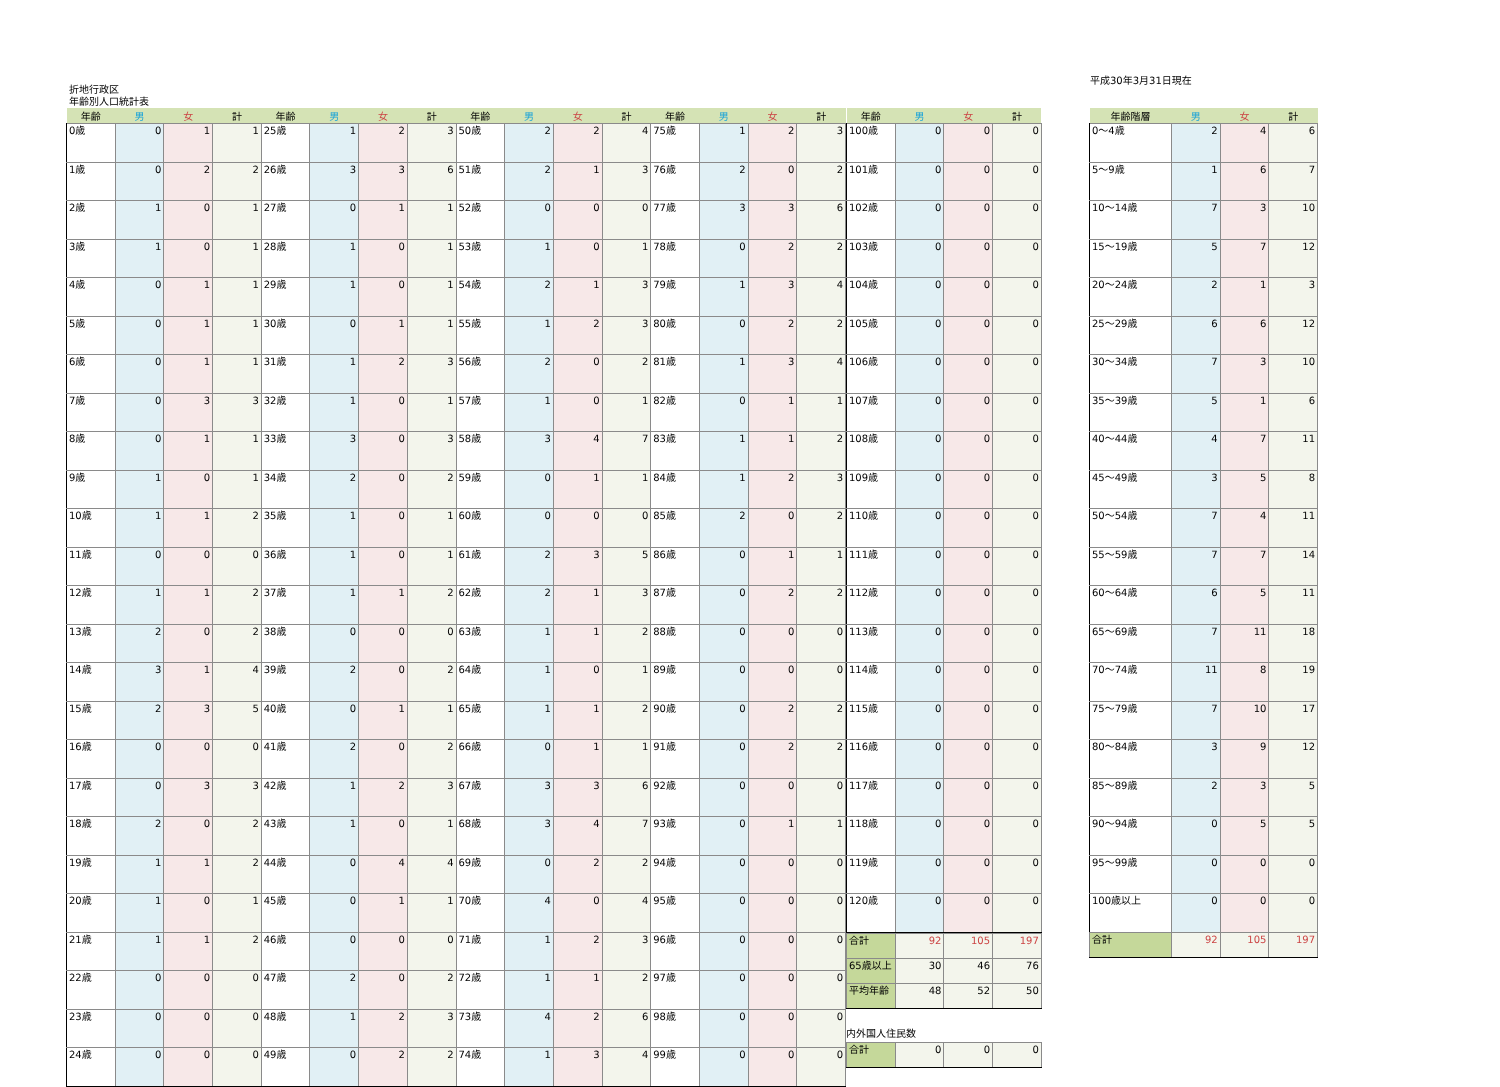平成30年3月31日現在
折地行政区
年齢別人口統計表
| 年齢 | 男 | 女 | 計 | 年齢 | 男 | 女 | 計 | 年齢 | 男 | 女 | 計 | 年齢 | 男 | 女 | 計 |
| --- | --- | --- | --- | --- | --- | --- | --- | --- | --- | --- | --- | --- | --- | --- | --- |
| 0歳 | 0 | 1 | 1 | 25歳 | 1 | 2 | 3 | 50歳 | 2 | 2 | 4 | 75歳 | 1 | 2 | 3 |
| 1歳 | 0 | 2 | 2 | 26歳 | 3 | 3 | 6 | 51歳 | 2 | 1 | 3 | 76歳 | 2 | 0 | 2 |
| 2歳 | 1 | 0 | 1 | 27歳 | 0 | 1 | 1 | 52歳 | 0 | 0 | 0 | 77歳 | 3 | 3 | 6 |
| 3歳 | 1 | 0 | 1 | 28歳 | 1 | 0 | 1 | 53歳 | 1 | 0 | 1 | 78歳 | 0 | 2 | 2 |
| 4歳 | 0 | 1 | 1 | 29歳 | 1 | 0 | 1 | 54歳 | 2 | 1 | 3 | 79歳 | 1 | 3 | 4 |
| 5歳 | 0 | 1 | 1 | 30歳 | 0 | 1 | 1 | 55歳 | 1 | 2 | 3 | 80歳 | 0 | 2 | 2 |
| 6歳 | 0 | 1 | 1 | 31歳 | 1 | 2 | 3 | 56歳 | 2 | 0 | 2 | 81歳 | 1 | 3 | 4 |
| 7歳 | 0 | 3 | 3 | 32歳 | 1 | 0 | 1 | 57歳 | 1 | 0 | 1 | 82歳 | 0 | 1 | 1 |
| 8歳 | 0 | 1 | 1 | 33歳 | 3 | 0 | 3 | 58歳 | 3 | 4 | 7 | 83歳 | 1 | 1 | 2 |
| 9歳 | 1 | 0 | 1 | 34歳 | 2 | 0 | 2 | 59歳 | 0 | 1 | 1 | 84歳 | 1 | 2 | 3 |
| 10歳 | 1 | 1 | 2 | 35歳 | 1 | 0 | 1 | 60歳 | 0 | 0 | 0 | 85歳 | 2 | 0 | 2 |
| 11歳 | 0 | 0 | 0 | 36歳 | 1 | 0 | 1 | 61歳 | 2 | 3 | 5 | 86歳 | 0 | 1 | 1 |
| 12歳 | 1 | 1 | 2 | 37歳 | 1 | 1 | 2 | 62歳 | 2 | 1 | 3 | 87歳 | 0 | 2 | 2 |
| 13歳 | 2 | 0 | 2 | 38歳 | 0 | 0 | 0 | 63歳 | 1 | 1 | 2 | 88歳 | 0 | 0 | 0 |
| 14歳 | 3 | 1 | 4 | 39歳 | 2 | 0 | 2 | 64歳 | 1 | 0 | 1 | 89歳 | 0 | 0 | 0 |
| 15歳 | 2 | 3 | 5 | 40歳 | 0 | 1 | 1 | 65歳 | 1 | 1 | 2 | 90歳 | 0 | 2 | 2 |
| 16歳 | 0 | 0 | 0 | 41歳 | 2 | 0 | 2 | 66歳 | 0 | 1 | 1 | 91歳 | 0 | 2 | 2 |
| 17歳 | 0 | 3 | 3 | 42歳 | 1 | 2 | 3 | 67歳 | 3 | 3 | 6 | 92歳 | 0 | 0 | 0 |
| 18歳 | 2 | 0 | 2 | 43歳 | 1 | 0 | 1 | 68歳 | 3 | 4 | 7 | 93歳 | 0 | 1 | 1 |
| 19歳 | 1 | 1 | 2 | 44歳 | 0 | 4 | 4 | 69歳 | 0 | 2 | 2 | 94歳 | 0 | 0 | 0 |
| 20歳 | 1 | 0 | 1 | 45歳 | 0 | 1 | 1 | 70歳 | 4 | 0 | 4 | 95歳 | 0 | 0 | 0 |
| 21歳 | 1 | 1 | 2 | 46歳 | 0 | 0 | 0 | 71歳 | 1 | 2 | 3 | 96歳 | 0 | 0 | 0 |
| 22歳 | 0 | 0 | 0 | 47歳 | 2 | 0 | 2 | 72歳 | 1 | 1 | 2 | 97歳 | 0 | 0 | 0 |
| 23歳 | 0 | 0 | 0 | 48歳 | 1 | 2 | 3 | 73歳 | 4 | 2 | 6 | 98歳 | 0 | 0 | 0 |
| 24歳 | 0 | 0 | 0 | 49歳 | 0 | 2 | 2 | 74歳 | 1 | 3 | 4 | 99歳 | 0 | 0 | 0 |
| 年齢 | 男 | 女 | 計 |
| --- | --- | --- | --- |
| 100歳 | 0 | 0 | 0 |
| 101歳 | 0 | 0 | 0 |
| 102歳 | 0 | 0 | 0 |
| 103歳 | 0 | 0 | 0 |
| 104歳 | 0 | 0 | 0 |
| 105歳 | 0 | 0 | 0 |
| 106歳 | 0 | 0 | 0 |
| 107歳 | 0 | 0 | 0 |
| 108歳 | 0 | 0 | 0 |
| 109歳 | 0 | 0 | 0 |
| 110歳 | 0 | 0 | 0 |
| 111歳 | 0 | 0 | 0 |
| 112歳 | 0 | 0 | 0 |
| 113歳 | 0 | 0 | 0 |
| 114歳 | 0 | 0 | 0 |
| 115歳 | 0 | 0 | 0 |
| 116歳 | 0 | 0 | 0 |
| 117歳 | 0 | 0 | 0 |
| 118歳 | 0 | 0 | 0 |
| 119歳 | 0 | 0 | 0 |
| 120歳 | 0 | 0 | 0 |
| 合計 | 92 | 105 | 197 |
| 65歳以上 | 30 | 46 | 76 |
| 平均年齢 | 48 | 52 | 50 |
内外国人住民数
| 合計 | 0 | 0 | 0 |
| 年齢階層 | 男 | 女 | 計 |
| --- | --- | --- | --- |
| 0～4歳 | 2 | 4 | 6 |
| 5～9歳 | 1 | 6 | 7 |
| 10～14歳 | 7 | 3 | 10 |
| 15～19歳 | 5 | 7 | 12 |
| 20～24歳 | 2 | 1 | 3 |
| 25～29歳 | 6 | 6 | 12 |
| 30～34歳 | 7 | 3 | 10 |
| 35～39歳 | 5 | 1 | 6 |
| 40～44歳 | 4 | 7 | 11 |
| 45～49歳 | 3 | 5 | 8 |
| 50～54歳 | 7 | 4 | 11 |
| 55～59歳 | 7 | 7 | 14 |
| 60～64歳 | 6 | 5 | 11 |
| 65～69歳 | 7 | 11 | 18 |
| 70～74歳 | 11 | 8 | 19 |
| 75～79歳 | 7 | 10 | 17 |
| 80～84歳 | 3 | 9 | 12 |
| 85～89歳 | 2 | 3 | 5 |
| 90～94歳 | 0 | 5 | 5 |
| 95～99歳 | 0 | 0 | 0 |
| 100歳以上 | 0 | 0 | 0 |
| 合計 | 92 | 105 | 197 |